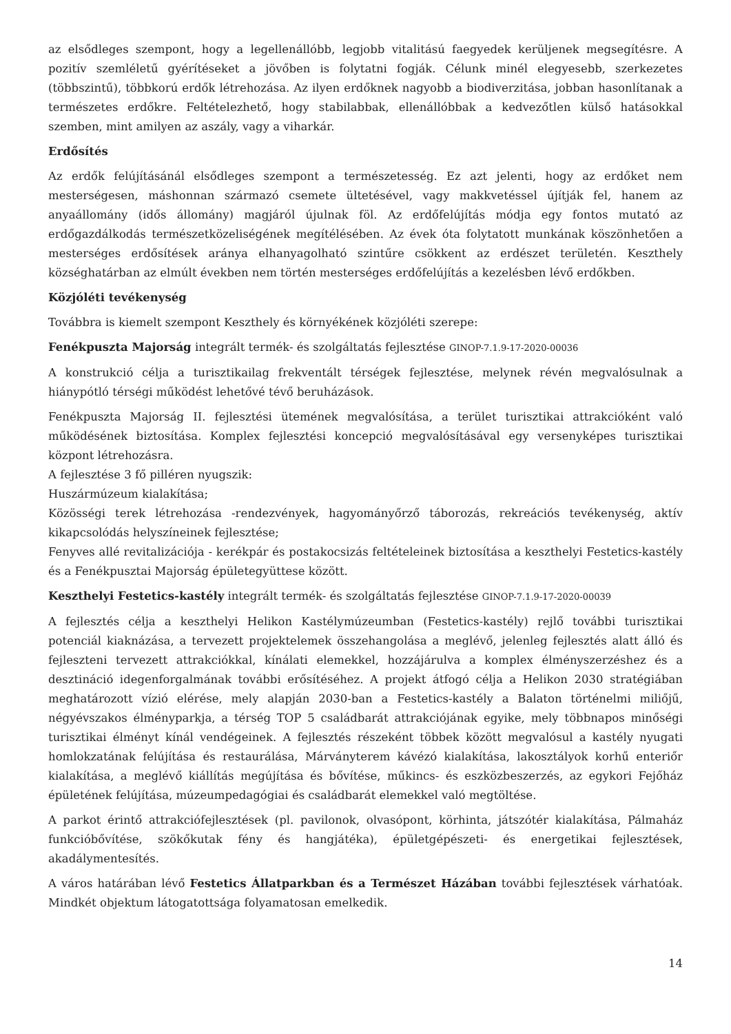az elsődleges szempont, hogy a legellenállóbb, legjobb vitalitású faegyedek kerüljenek megsegítésre. A pozitív szemléletű gyérítéseket a jövőben is folytatni fogják. Célunk minél elegyesebb, szerkezetes (többszintű), többkorú erdők létrehozása. Az ilyen erdőknek nagyobb a biodiverzitása, jobban hasonlítanak a természetes erdőkre. Feltételezhető, hogy stabilabbak, ellenállóbbak a kedvezőtlen külső hatásokkal szemben, mint amilyen az aszály, vagy a viharkár.
Erdősítés
Az erdők felújításánál elsődleges szempont a természetesség. Ez azt jelenti, hogy az erdőket nem mesterségesen, máshonnan származó csemete ültetésével, vagy makkvetéssel újítják fel, hanem az anyaállomány (idős állomány) magjáról újulnak föl. Az erdőfelújítás módja egy fontos mutató az erdőgazdálkodás természetközeliségének megítélésében. Az évek óta folytatott munkának köszönhetően a mesterséges erdősítések aránya elhanyagolható szintűre csökkent az erdészet területén. Keszthely községhatárban az elmúlt években nem történ mesterséges erdőfelújítás a kezelésben lévő erdőkben.
Közjóléti tevékenység
Továbbra is kiemelt szempont Keszthely és környékének közjóléti szerepe:
Fenékpuszta Majorság integrált termék- és szolgáltatás fejlesztése GINOP-7.1.9-17-2020-00036
A konstrukció célja a turisztikailag frekventált térségek fejlesztése, melynek révén megvalósulnak a hiánypótló térségi működést lehetővé tévő beruházások.
Fenékpuszta Majorság II. fejlesztési ütemének megvalósítása, a terület turisztikai attrakcióként való működésének biztosítása. Komplex fejlesztési koncepció megvalósításával egy versenyképes turisztikai központ létrehozásra.
A fejlesztése 3 fő pilléren nyugszik:
Huszármúzeum kialakítása;
Közösségi terek létrehozása -rendezvények, hagyományőrző táborozás, rekreációs tevékenység, aktív kikapcsolódás helyszíneinek fejlesztése;
Fenyves allé revitalizációja - kerékpár és postakocsizás feltételeinek biztosítása a keszthelyi Festetics-kastély és a Fenékpusztai Majorság épületegyüttese között.
Keszthelyi Festetics-kastély integrált termék- és szolgáltatás fejlesztése GINOP-7.1.9-17-2020-00039
A fejlesztés célja a keszthelyi Helikon Kastélymúzeumban (Festetics-kastély) rejlő további turisztikai potenciál kiaknázása, a tervezett projektelemek összehangolása a meglévő, jelenleg fejlesztés alatt álló és fejleszteni tervezett attrakciókkal, kínálati elemekkel, hozzájárulva a komplex élményszerzéshez és a desztináció idegenforgalmának további erősítéséhez. A projekt átfogó célja a Helikon 2030 stratégiában meghatározott vízió elérése, mely alapján 2030-ban a Festetics-kastély a Balaton történelmi miliőjű, négyévszakos élményparkja, a térség TOP 5 családbarát attrakciójának egyike, mely többnapos minőségi turisztikai élményt kínál vendégeinek. A fejlesztés részeként többek között megvalósul a kastély nyugati homlokzatának felújítása és restaurálása, Márványterem kávézó kialakítása, lakosztályok korhű enteriőr kialakítása, a meglévő kiállítás megújítása és bővítése, műkincs- és eszközbeszerzés, az egykori Fejőház épületének felújítása, múzeumpedagógiai és családbarát elemekkel való megtöltése.
A parkot érintő attrakciófejlesztések (pl. pavilonok, olvasópont, körhinta, játszótér kialakítása, Pálmaház funkcióbővítése, szökőkutak fény és hangjátéka), épületgépészeti- és energetikai fejlesztések, akadálymentesítés.
A város határában lévő Festetics Állatparkban és a Természet Házában további fejlesztések várhatóak. Mindkét objektum látogatottsága folyamatosan emelkedik.
14